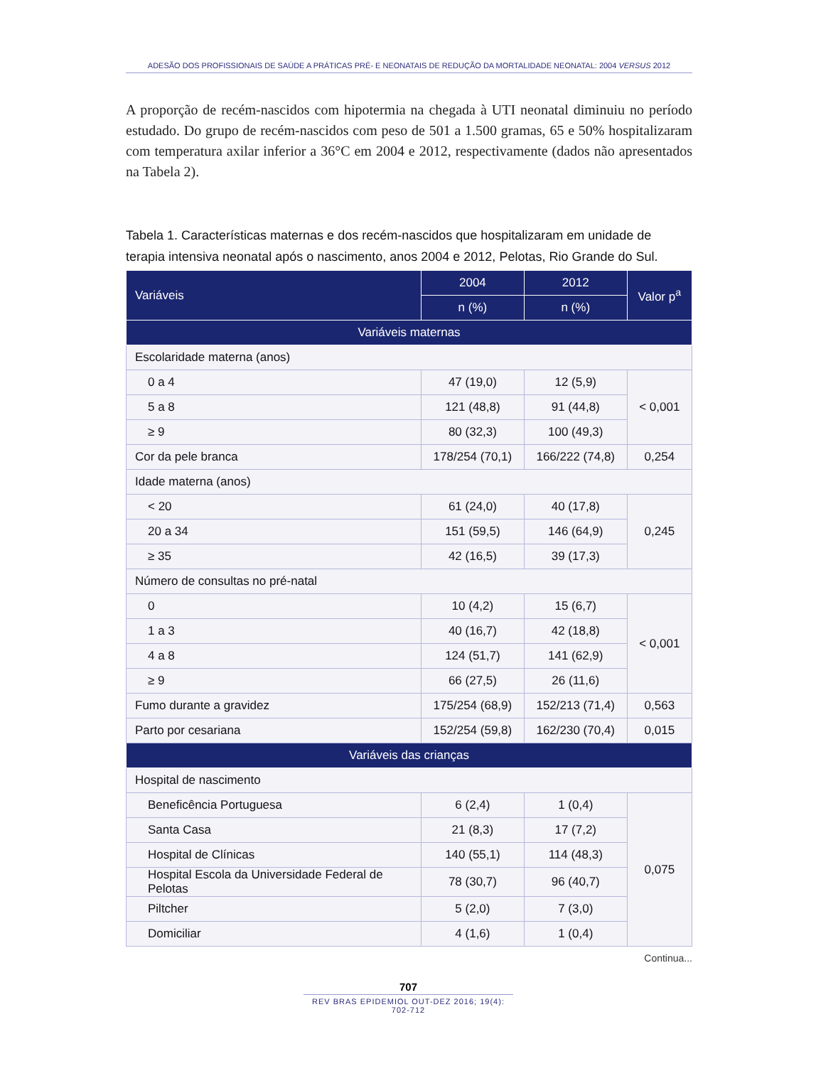ADESÃO DOS PROFISSIONAIS DE SAÚDE A PRÁTICAS PRÉ- E NEONATAIS DE REDUÇÃO DA MORTALIDADE NEONATAL: 2004 VERSUS 2012
A proporção de recém-nascidos com hipotermia na chegada à UTI neonatal diminuiu no período estudado. Do grupo de recém-nascidos com peso de 501 a 1.500 gramas, 65 e 50% hospitalizaram com temperatura axilar inferior a 36°C em 2004 e 2012, respectivamente (dados não apresentados na Tabela 2).
Tabela 1. Características maternas e dos recém-nascidos que hospitalizaram em unidade de terapia intensiva neonatal após o nascimento, anos 2004 e 2012, Pelotas, Rio Grande do Sul.
| Variáveis | 2004 | 2012 | Valor p<sup>a</sup> |
| --- | --- | --- | --- |
| | n (%) | n (%) | |
| Variáveis maternas | | | |
| Escolaridade materna (anos) | | | |
| 0 a 4 | 47 (19,0) | 12 (5,9) | < 0,001 |
| 5 a 8 | 121 (48,8) | 91 (44,8) | |
| ≥ 9 | 80 (32,3) | 100 (49,3) | |
| Cor da pele branca | 178/254 (70,1) | 166/222 (74,8) | 0,254 |
| Idade materna (anos) | | | |
| < 20 | 61 (24,0) | 40 (17,8) | 0,245 |
| 20 a 34 | 151 (59,5) | 146 (64,9) | |
| ≥ 35 | 42 (16,5) | 39 (17,3) | |
| Número de consultas no pré-natal | | | |
| 0 | 10 (4,2) | 15 (6,7) | < 0,001 |
| 1 a 3 | 40 (16,7) | 42 (18,8) | |
| 4 a 8 | 124 (51,7) | 141 (62,9) | |
| ≥ 9 | 66 (27,5) | 26 (11,6) | |
| Fumo durante a gravidez | 175/254 (68,9) | 152/213 (71,4) | 0,563 |
| Parto por cesariana | 152/254 (59,8) | 162/230 (70,4) | 0,015 |
| Variáveis das crianças | | | |
| Hospital de nascimento | | | |
| Beneficência Portuguesa | 6 (2,4) | 1 (0,4) | 0,075 |
| Santa Casa | 21 (8,3) | 17 (7,2) | |
| Hospital de Clínicas | 140 (55,1) | 114 (48,3) | |
| Hospital Escola da Universidade Federal de Pelotas | 78 (30,7) | 96 (40,7) | |
| Piltcher | 5 (2,0) | 7 (3,0) | |
| Domiciliar | 4 (1,6) | 1 (0,4) | |
Continua...
707
REV BRAS EPIDEMIOL OUT-DEZ 2016; 19(4): 702-712